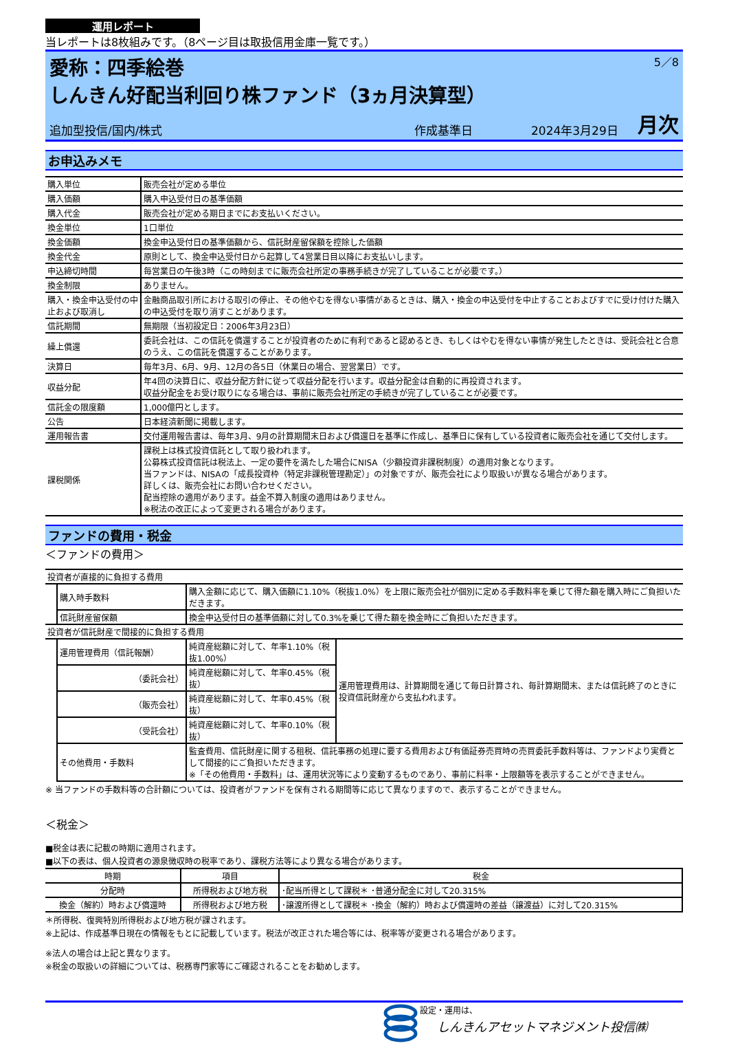運用レポート
当レポートは8枚組みです。（8ページ目は取扱信用金庫一覧です。）
愛称：四季絵巻 5／8
しんきん好配当利回り株ファンド（3ヵ月決算型）
追加型投信/国内/株式 作成基準日 2024年3月29日 月次
お申込みメモ
| 購入単位 | 販売会社が定める単位 |
| 購入価額 | 購入申込受付日の基準価額 |
| 購入代金 | 販売会社が定める期日までにお支払いください。 |
| 換金単位 | 1口単位 |
| 換金価額 | 換金申込受付日の基準価額から、信託財産留保額を控除した価額 |
| 換金代金 | 原則として、換金申込受付日から起算して4営業日目以降にお支払いします。 |
| 申込締切時間 | 毎営業日の午後3時（この時刻までに販売会社所定の事務手続きが完了していることが必要です。） |
| 換金制限 | ありません。 |
| 購入・換金申込受付の中止および取消し | 金融商品取引所における取引の停止、その他やむを得ない事情があるときは、購入・換金の申込受付を中止することおよびすでに受け付けた購入の申込受付を取り消すことがあります。 |
| 信託期間 | 無期限（当初設定日：2006年3月23日） |
| 繰上償還 | 委託会社は、この信託を償還することが投資者のために有利であると認めるとき、もしくはやむを得ない事情が発生したときは、受託会社と合意のうえ、この信託を償還することがあります。 |
| 決算日 | 毎年3月、6月、9月、12月の各5日（休業日の場合、翌営業日）です。 |
| 収益分配 | 年4回の決算日に、収益分配方針に従って収益分配を行います。収益分配金は自動的に再投資されます。 収益分配金をお受け取りになる場合は、事前に販売会社所定の手続きが完了していることが必要です。 |
| 信託金の限度額 | 1,000億円とします。 |
| 公告 | 日本経済新聞に掲載します。 |
| 運用報告書 | 交付運用報告書は、毎年3月、9月の計算期間末日および償還日を基準に作成し、基準日に保有している投資者に販売会社を通じて交付します。 |
| 課税関係 | 課税上は株式投資信託として取り扱われます。 公募株式投資信託は税法上、一定の要件を満たした場合にNISA（少額投資非課税制度）の適用対象となります。 当ファンドは、NISAの「成長投資枠（特定非課税管理勘定）」の対象ですが、販売会社により取扱いが異なる場合があります。 詳しくは、販売会社にお問い合わせください。 配当控除の適用があります。益金不算入制度の適用はありません。 ※税法の改正によって変更される場合があります。 |
ファンドの費用・税金
＜ファンドの費用＞
| 投資者が直接的に負担する費用 | | | |
| | 購入時手数料 | 購入金額に応じて、購入価額に1.10%（税抜1.0%）を上限に販売会社が個別に定める手数料率を乗じて得た額を購入時にご負担いただきます。 | |
| | 信託財産留保額 | 換金申込受付日の基準価額に対して0.3%を乗じて得た額を換金時にご負担いただきます。 | |
| 投資者が信託財産で間接的に負担する費用 | | | |
| | 運用管理費用（信託報酬） | 純資産総額に対して、年率1.10%（税抜1.00%） | 運用管理費用は、計算期間を通じて毎日計算され、毎計算期間末、または信託終了のときに投資信託財産から支払われます。 |
| | （委託会社） | 純資産総額に対して、年率0.45%（税抜） | |
| | （販売会社） | 純資産総額に対して、年率0.45%（税抜） | |
| | （受託会社） | 純資産総額に対して、年率0.10%（税抜） | |
| | その他費用・手数料 | 監査費用、信託財産に関する租税、信託事務の処理に要する費用および有価証券売買時の売買委託手数料等は、ファンドより実費として間接的にご負担いただきます。 ※「その他費用・手数料」は、運用状況等により変動するものであり、事前に料率・上限額等を表示することができません。 | |
※ 当ファンドの手数料等の合計額については、投資者がファンドを保有される期間等に応じて異なりますので、表示することができません。
＜税金＞
■税金は表に記載の時期に適用されます。
■以下の表は、個人投資者の源泉徴収時の税率であり、課税方法等により異なる場合があります。
| 時期 | 項目 | 税金 |
| --- | --- | --- |
| 分配時 | 所得税および地方税 | ･配当所得として課税＊ ･普通分配金に対して20.315% |
| 換金（解約）時および償還時 | 所得税および地方税 | ･譲渡所得として課税＊ ･換金（解約）時および償還時の差益（譲渡益）に対して20.315% |
＊所得税、復興特別所得税および地方税が課されます。
※上記は、作成基準日現在の情報をもとに記載しています。税法が改正された場合等には、税率等が変更される場合があります。
※法人の場合は上記と異なります。
※税金の取扱いの詳細については、税務専門家等にご確認されることをお勧めします。
設定・運用は、
しんきんアセットマネジメント投信㈱